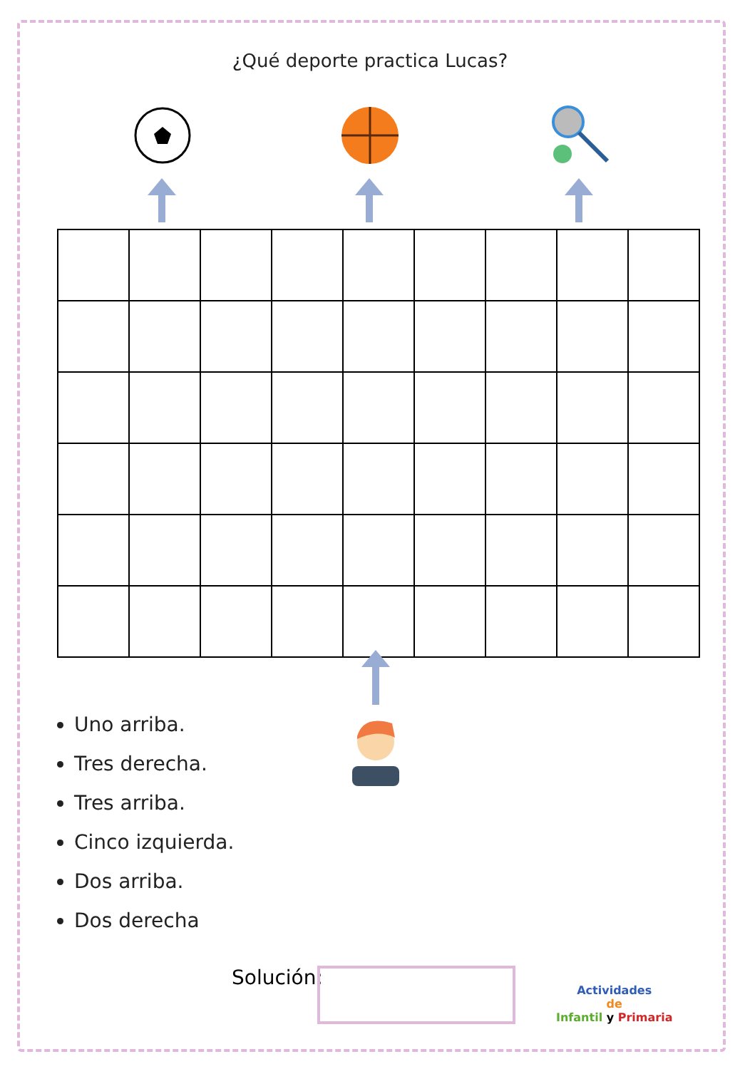¿Qué deporte practica Lucas?
Uno arriba.
Tres derecha.
Tres arriba.
Cinco izquierda.
Dos arriba.
Dos derecha
Solución:
Actividades
de
Infantil y Primaria